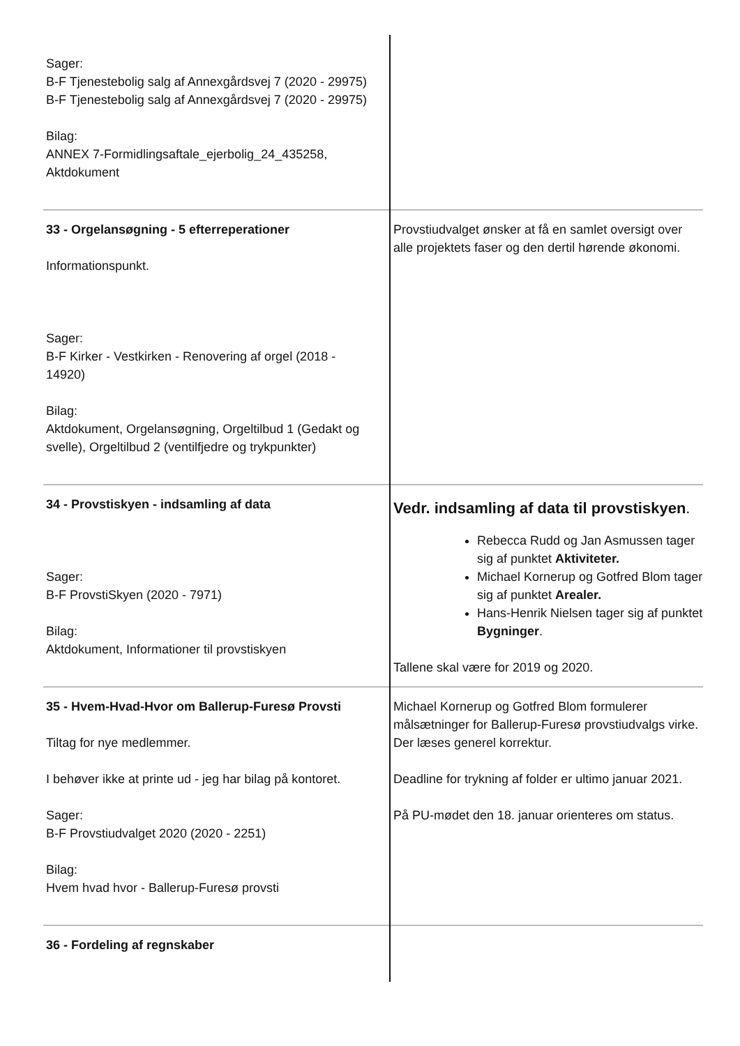| Sager: B-F Tjenestebolig salg af Annexgårdsvej 7 (2020 - 29975) B-F Tjenestebolig salg af Annexgårdsvej 7 (2020 - 29975) Bilag: ANNEX 7-Formidlingsaftale_ejerbolig_24_435258, Aktdokument | |
| 33 - Orgelansøgning - 5 efterreperationer Informationspunkt. Sager: B-F Kirker - Vestkirken - Renovering af orgel (2018 - 14920) Bilag: Aktdokument, Orgelansøgning, Orgeltilbud 1 (Gedakt og svelle), Orgeltilbud 2 (ventilfjedre og trykpunkter) | Provstiudvalget ønsker at få en samlet oversigt over alle projektets faser og den dertil hørende økonomi. |
| 34 - Provstiskyen - indsamling af data Sager: B-F ProvstiSkyen (2020 - 7971) Bilag: Aktdokument, Informationer til provstiskyen | Vedr. indsamling af data til provstiskyen . Rebecca Rudd og Jan Asmussen tager sig af punktet Aktiviteter. Michael Kornerup og Gotfred Blom tager sig af punktet Arealer. Hans-Henrik Nielsen tager sig af punktet Bygninger . Tallene skal være for 2019 og 2020. |
| 35 - Hvem-Hvad-Hvor om Ballerup-Furesø Provsti Tiltag for nye medlemmer. I behøver ikke at printe ud - jeg har bilag på kontoret. Sager: B-F Provstiudvalget 2020 (2020 - 2251) Bilag: Hvem hvad hvor - Ballerup-Furesø provsti | Michael Kornerup og Gotfred Blom formulerer målsætninger for Ballerup-Furesø provstiudvalgs virke. Der læses generel korrektur. Deadline for trykning af folder er ultimo januar 2021. På PU-mødet den 18. januar orienteres om status. |
| 36 - Fordeling af regnskaber | |